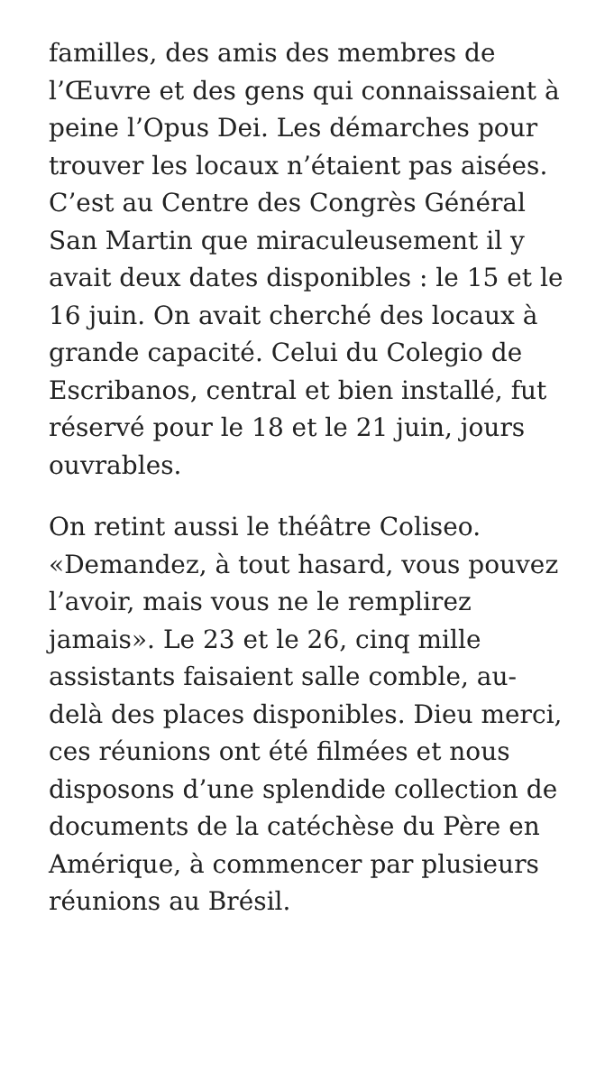familles, des amis des membres de l’Œuvre et des gens qui connaissaient à peine l’Opus Dei. Les démarches pour trouver les locaux n’étaient pas aisées. C’est au Centre des Congrès Général San Martin que miraculeusement il y avait deux dates disponibles : le 15 et le 16 juin. On avait cherché des locaux à grande capacité. Celui du Colegio de Escribanos, central et bien installé, fut réservé pour le 18 et le 21 juin, jours ouvrables.
On retint aussi le théâtre Coliseo. «Demandez, à tout hasard, vous pouvez l’avoir, mais vous ne le remplirez jamais». Le 23 et le 26, cinq mille assistants faisaient salle comble, au-delà des places disponibles. Dieu merci, ces réunions ont été filmées et nous disposons d’une splendide collection de documents de la catéchèse du Père en Amérique, à commencer par plusieurs réunions au Brésil.